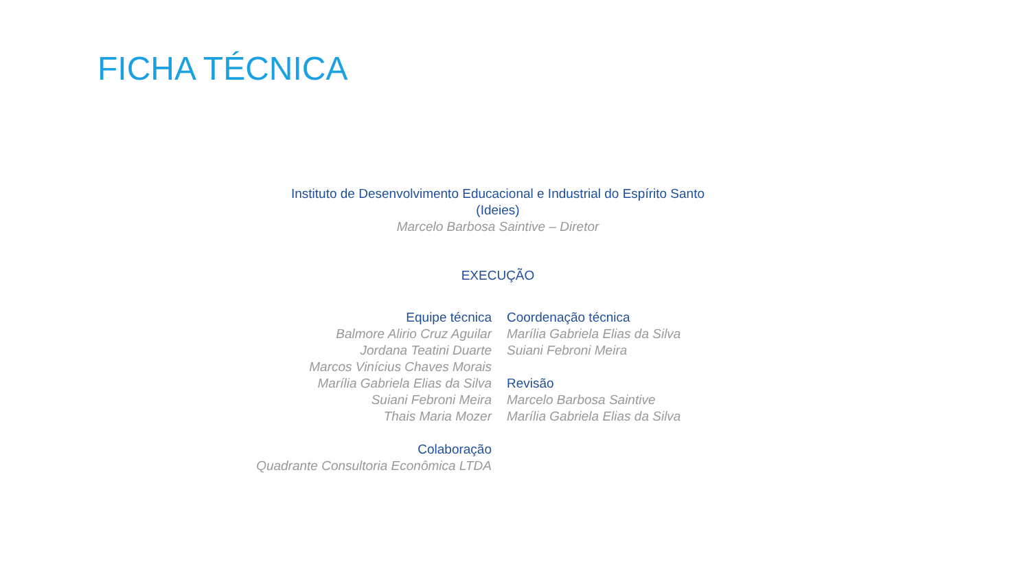FICHA TÉCNICA
Instituto de Desenvolvimento Educacional e Industrial do Espírito Santo
(Ideies)
Marcelo Barbosa Saintive – Diretor
EXECUÇÃO
Equipe técnica
Balmore Alirio Cruz Aguilar
Jordana Teatini Duarte
Marcos Vinícius Chaves Morais
Marília Gabriela Elias da Silva
Suiani Febroni Meira
Thais Maria Mozer
Colaboração
Quadrante Consultoria Econômica LTDA
Coordenação técnica
Marília Gabriela Elias da Silva
Suiani Febroni Meira
Revisão
Marcelo Barbosa Saintive
Marília Gabriela Elias da Silva